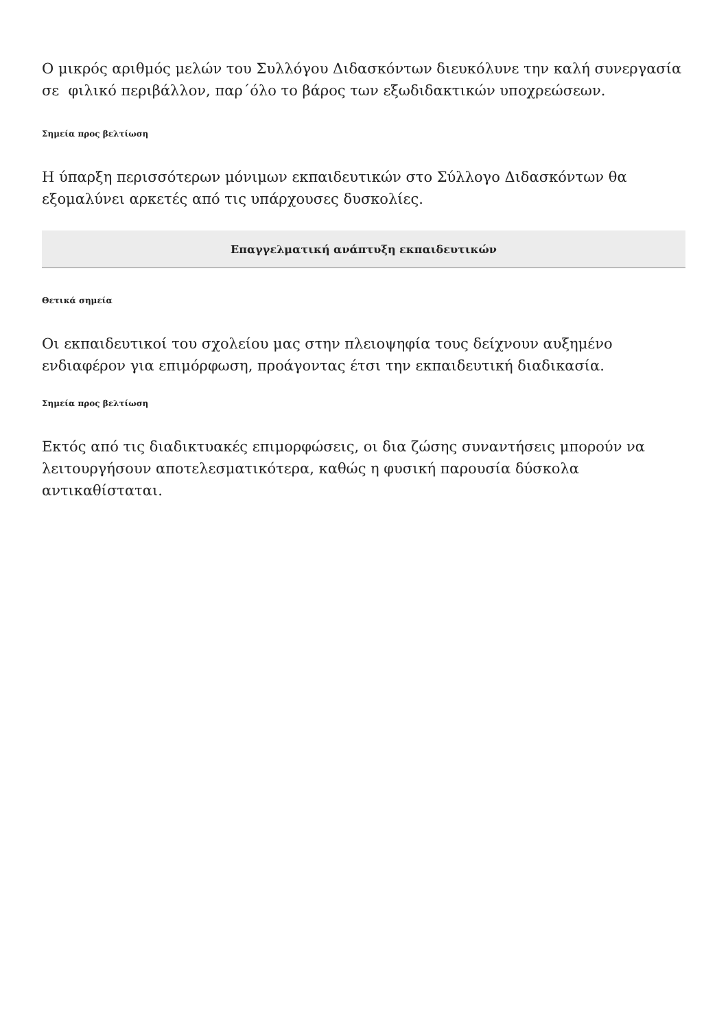Ο μικρός αριθμός μελών του Συλλόγου Διδασκόντων διευκόλυνε την καλή συνεργασία σε φιλικό περιβάλλον, παρ΄όλο το βάρος των εξωδιδακτικών υποχρεώσεων.
Σημεία προς βελτίωση
Η ύπαρξη περισσότερων μόνιμων εκπαιδευτικών στο Σύλλογο Διδασκόντων θα εξομαλύνει αρκετές από τις υπάρχουσες δυσκολίες.
Επαγγελματική ανάπτυξη εκπαιδευτικών
Θετικά σημεία
Οι εκπαιδευτικοί του σχολείου μας στην πλειοψηφία τους δείχνουν αυξημένο ενδιαφέρον για επιμόρφωση, προάγοντας έτσι την εκπαιδευτική διαδικασία.
Σημεία προς βελτίωση
Εκτός από τις διαδικτυακές επιμορφώσεις, οι δια ζώσης συναντήσεις μπορούν να λειτουργήσουν αποτελεσματικότερα, καθώς η φυσική παρουσία δύσκολα αντικαθίσταται.